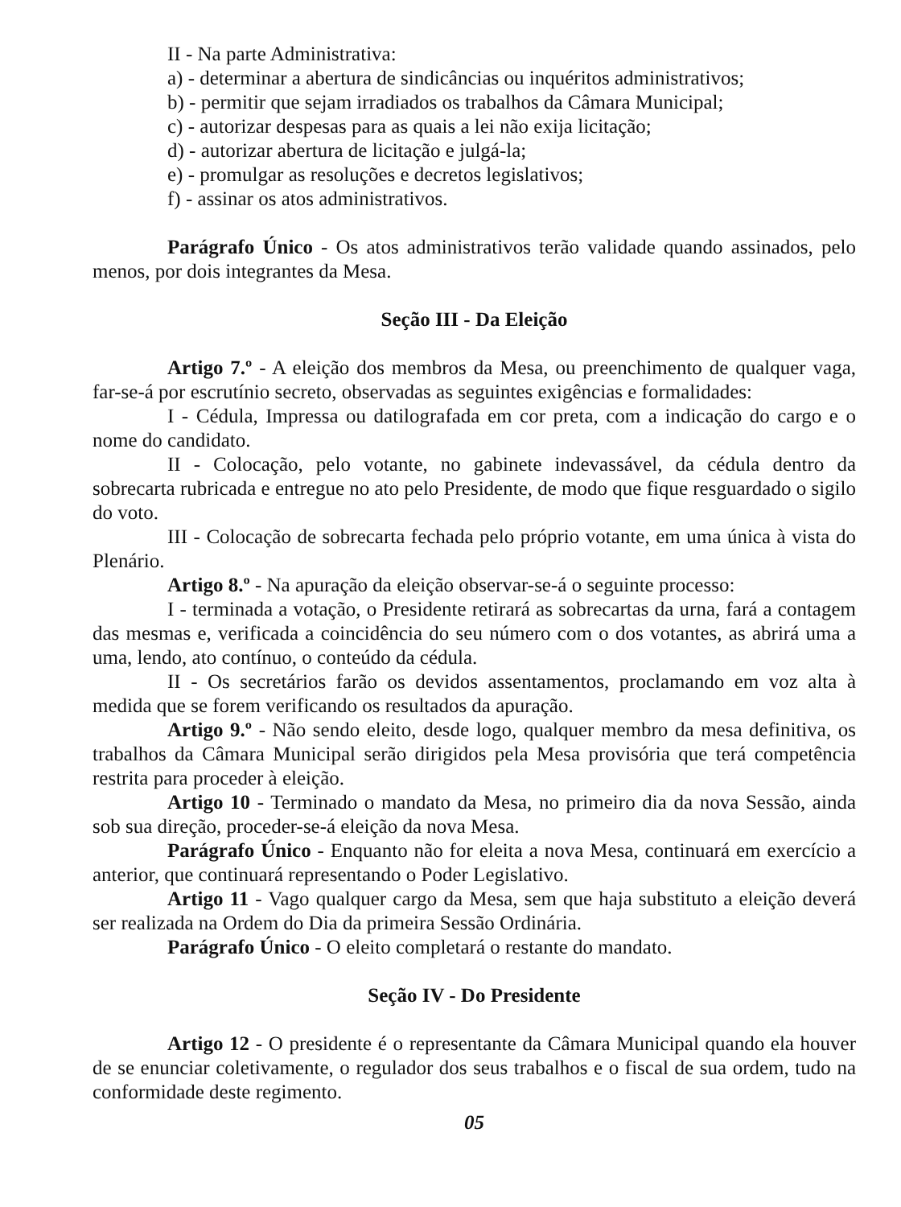II - Na parte Administrativa:
a) - determinar a abertura de sindicâncias ou inquéritos administrativos;
b) - permitir que sejam irradiados os trabalhos da Câmara Municipal;
c) - autorizar despesas para as quais a lei não exija licitação;
d) - autorizar abertura de licitação e julgá-la;
e) - promulgar as resoluções e decretos legislativos;
f) - assinar os atos administrativos.
Parágrafo Único - Os atos administrativos terão validade quando assinados, pelo menos, por dois integrantes da Mesa.
Seção III - Da Eleição
Artigo 7.º - A eleição dos membros da Mesa, ou preenchimento de qualquer vaga, far-se-á por escrutínio secreto, observadas as seguintes exigências e formalidades:
I - Cédula, Impressa ou datilografada em cor preta, com a indicação do cargo e o nome do candidato.
II - Colocação, pelo votante, no gabinete indevassável, da cédula dentro da sobrecarta rubricada e entregue no ato pelo Presidente, de modo que fique resguardado o sigilo do voto.
III - Colocação de sobrecarta fechada pelo próprio votante, em uma única à vista do Plenário.
Artigo 8.º - Na apuração da eleição observar-se-á o seguinte processo:
I - terminada a votação, o Presidente retirará as sobrecartas da urna, fará a contagem das mesmas e, verificada a coincidência do seu número com o dos votantes, as abrirá uma a uma, lendo, ato contínuo, o conteúdo da cédula.
II - Os secretários farão os devidos assentamentos, proclamando em voz alta à medida que se forem verificando os resultados da apuração.
Artigo 9.º - Não sendo eleito, desde logo, qualquer membro da mesa definitiva, os trabalhos da Câmara Municipal serão dirigidos pela Mesa provisória que terá competência restrita para proceder à eleição.
Artigo 10 - Terminado o mandato da Mesa, no primeiro dia da nova Sessão, ainda sob sua direção, proceder-se-á eleição da nova Mesa.
Parágrafo Único - Enquanto não for eleita a nova Mesa, continuará em exercício a anterior, que continuará representando o Poder Legislativo.
Artigo 11 - Vago qualquer cargo da Mesa, sem que haja substituto a eleição deverá ser realizada na Ordem do Dia da primeira Sessão Ordinária.
Parágrafo Único - O eleito completará o restante do mandato.
Seção IV - Do Presidente
Artigo 12 - O presidente é o representante da Câmara Municipal quando ela houver de se enunciar coletivamente, o regulador dos seus trabalhos e o fiscal de sua ordem, tudo na conformidade deste regimento.
05